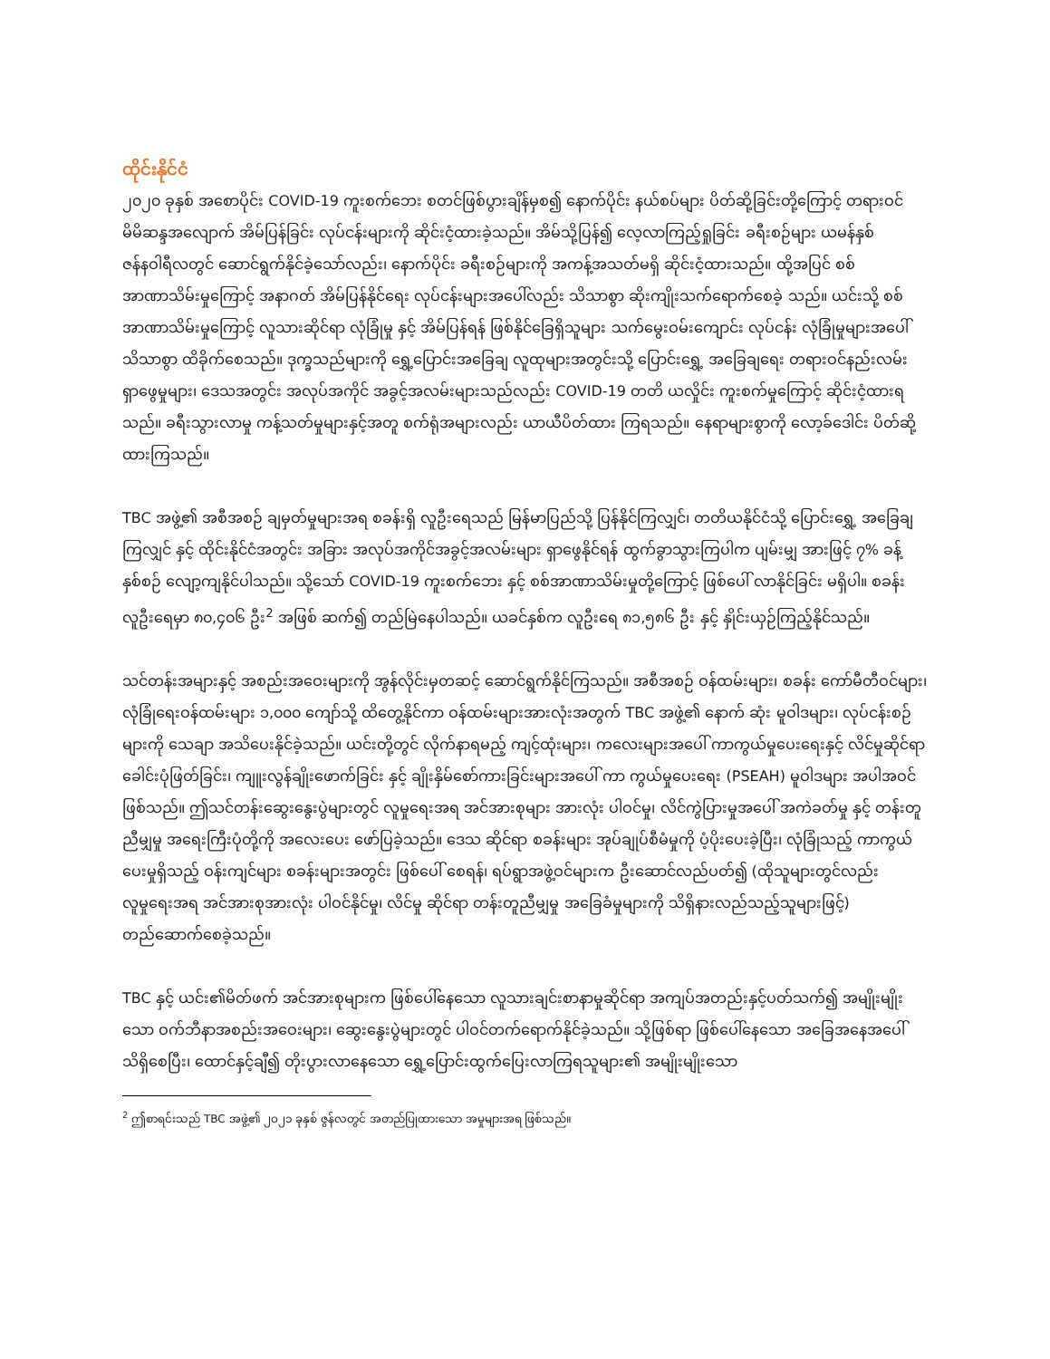ထိုင်းနိုင်ငံ
၂၀၂၀ ခုနှစ် အစောပိုင်း COVID-19 ကူးစက်ဘေး စတင်ဖြစ်ပွားချိန်မှစ၍ နောက်ပိုင်း နယ်စပ်များ ပိတ်ဆို့ခြင်းတို့ကြောင့် တရားဝင် မိမိဆန္ဒအလျောက် အိမ်ပြန်ခြင်း လုပ်ငန်းများကို ဆိုင်းငံ့ထားခဲ့သည်။ အိမ်သို့ပြန်၍ လေ့လာကြည့်ရှုခြင်း ခရီးစဉ်များ ယမန်နှစ် ဇန်နဝါရီလတွင် ဆောင်ရွက်နိုင်ခဲ့သော်လည်း၊ နောက်ပိုင်း ခရီးစဉ်များကို အကန့်အသတ်မရှိ ဆိုင်းငံ့ထားသည်။ ထို့အပြင် စစ်အာဏာသိမ်းမှုကြောင့် အနာဂတ် အိမ်ပြန်နိုင်ရေး လုပ်ငန်းများအပေါ်လည်း သိသာစွာ ဆိုးကျိုးသက်ရောက်စေခဲ့ သည်။ ယင်းသို့ စစ်အာဏာသိမ်းမှုကြောင့် လူသားဆိုင်ရာ လုံခြုံမှု နှင့် အိမ်ပြန်ရန် ဖြစ်နိုင်ခြေရှိသူများ သက်မွေးဝမ်းကျောင်း လုပ်ငန်း လုံခြုံမှုများအပေါ် သိသာစွာ ထိခိုက်စေသည်။ ဒုက္ခသည်များကို ရွှေ့ပြောင်းအခြေချ လူထုများအတွင်းသို့ ပြောင်းရွှေ့ အခြေချရေး တရားဝင်နည်းလမ်း ရှာဖွေမှုများ၊ ဒေသအတွင်း အလုပ်အကိုင် အခွင့်အလမ်းများသည်လည်း COVID-19 တတိ ယလှိုင်း ကူးစက်မှုကြောင့် ဆိုင်းငံ့ထားရသည်။ ခရီးသွားလာမှု ကန့်သတ်မှုများနှင့်အတူ စက်ရုံအများလည်း ယာယီပိတ်ထား ကြရသည်။ နေရာများစွာကို လော့ခ်ဒေါင်း ပိတ်ဆို့ထားကြသည်။
TBC အဖွဲ့၏ အစီအစဉ် ချမှတ်မှုများအရ စခန်းရှိ လူဦးရေသည် မြန်မာပြည်သို့ ပြန်နိုင်ကြလျှင်၊ တတိယနိုင်ငံသို့ ပြောင်းရွှေ့ အခြေချကြလျှင် နှင့် ထိုင်းနိုင်ငံအတွင်း အခြား အလုပ်အကိုင်အခွင့်အလမ်းများ ရှာဖွေနိုင်ရန် ထွက်ခွာသွားကြပါက ပျမ်းမျှ အားဖြင့် ၇% ခန့် နှစ်စဉ် လျော့ကျနိုင်ပါသည်။ သို့သော် COVID-19 ကူးစက်ဘေး နှင့် စစ်အာဏာသိမ်းမှုတို့ကြောင့် ဖြစ်ပေါ် လာနိုင်ခြင်း မရှိပါ။ စခန်းလူဦးရေမှာ ၈၀,၄၀၆ ဦး<sup>2</sup> အဖြစ် ဆက်၍ တည်မြဲနေပါသည်။ ယခင်နှစ်က လူဦးရေ ၈၁,၅၈၆ ဦး နှင့် နှိုင်းယှဉ်ကြည့်နိုင်သည်။
သင်တန်းအများနှင့် အစည်းအဝေးများကို အွန်လိုင်းမှတဆင့် ဆောင်ရွက်နိုင်ကြသည်။ အစီအစဉ် ဝန်ထမ်းများ၊ စခန်း ကော်မီတီဝင်များ၊ လုံခြုံရေးဝန်ထမ်းများ ၁,၀၀၀ ကျော်သို့ ထိတွေ့နိုင်ကာ ဝန်ထမ်းများအားလုံးအတွက် TBC အဖွဲ့၏ နောက် ဆုံး မူဝါဒများ၊ လုပ်ငန်းစဉ်များကို သေချာ အသိပေးနိုင်ခဲ့သည်။ ယင်းတို့တွင် လိုက်နာရမည့် ကျင့်ထုံးများ၊ ကလေးများအပေါ် ကာကွယ်မှုပေးရေးနှင့် လိင်မှုဆိုင်ရာ ခေါင်းပုံဖြတ်ခြင်း၊ ကျူးလွန်ချိုးဖောက်ခြင်း နှင့် ချိုးနှိမ်စော်ကားခြင်းများအပေါ် ကာ ကွယ်မှုပေးရေး (PSEAH) မူဝါဒများ အပါအဝင် ဖြစ်သည်။ ဤသင်တန်းဆွေးနွေးပွဲများတွင် လူမှုရေးအရ အင်အားစုများ အားလုံး ပါဝင်မှု၊ လိင်ကွဲပြားမှုအပေါ် အကဲခတ်မှု နှင့် တန်းတူညီမျှမှု အရေးကြီးပုံတို့ကို အလေးပေး ဖော်ပြခဲ့သည်။ ဒေသ ဆိုင်ရာ စခန်းများ အုပ်ချုပ်စီမံမှုကို ပံ့ပိုးပေးခဲ့ပြီး၊ လုံခြုံသည့် ကာကွယ်ပေးမှုရှိသည့် ဝန်းကျင်များ စခန်းများအတွင်း ဖြစ်ပေါ် စေရန်၊ ရပ်ရွာအဖွဲ့ဝင်များက ဦးဆောင်လည်ပတ်၍ (ထိုသူများတွင်လည်း လူမှုရေးအရ အင်အားစုအားလုံး ပါဝင်နိုင်မှု၊ လိင်မှု ဆိုင်ရာ တန်းတူညီမျှမှု အခြေခံမှုများကို သိရှိနားလည်သည့်သူများဖြင့်) တည်ဆောက်စေခဲ့သည်။
TBC နှင့် ယင်း၏မိတ်ဖက် အင်အားစုများက ဖြစ်ပေါ်နေသော လူသားချင်းစာနာမှုဆိုင်ရာ အကျပ်အတည်းနှင့်ပတ်သက်၍ အမျိုးမျိုးသော ဝက်ဘီနာအစည်းအဝေးများ၊ ဆွေးနွေးပွဲများတွင် ပါဝင်တက်ရောက်နိုင်ခဲ့သည်။ သို့ဖြစ်ရာ ဖြစ်ပေါ်နေသော အခြေအနေအပေါ် သိရှိစေပြီး၊ ထောင်နှင့်ချီ၍ တိုးပွားလာနေသော ရွှေ့ပြောင်းထွက်ပြေးလာကြရသူများ၏ အမျိုးမျိုးသော
<sup>2</sup> ဤစာရင်းသည် TBC အဖွဲ့၏ ၂၀၂၁ ခုနှစ် ဇွန်လတွင် အတည်ပြုထားသော အမှုများအရ ဖြစ်သည်။